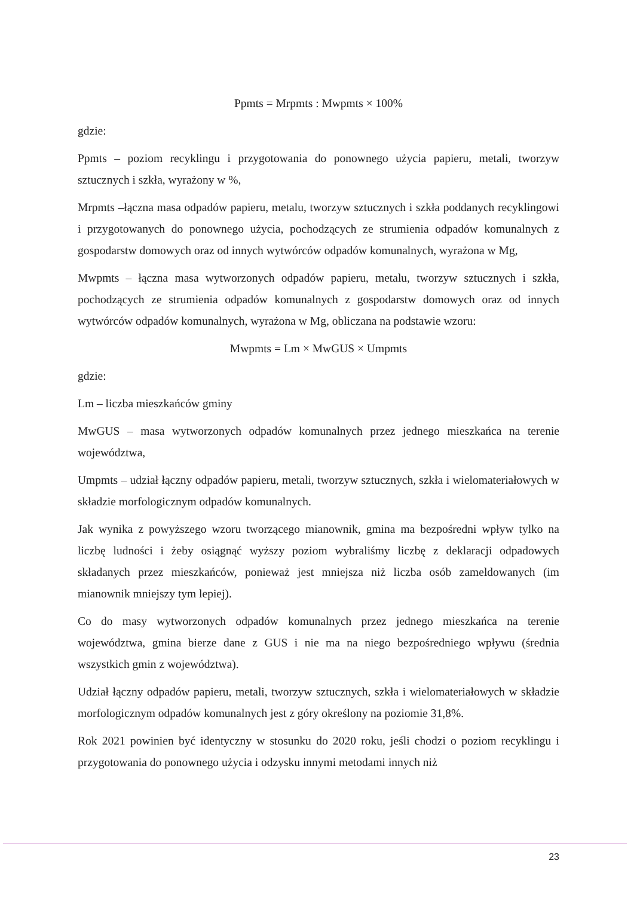Ppmts = Mrpmts : Mwpmts × 100%
gdzie:
Ppmts – poziom recyklingu i przygotowania do ponownego użycia papieru, metali, tworzyw sztucznych i szkła, wyrażony w %,
Mrpmts –łączna masa odpadów papieru, metalu, tworzyw sztucznych i szkła poddanych recyklingowi i przygotowanych do ponownego użycia, pochodzących ze strumienia odpadów komunalnych z gospodarstw domowych oraz od innych wytwórców odpadów komunalnych, wyrażona w Mg,
Mwpmts – łączna masa wytworzonych odpadów papieru, metalu, tworzyw sztucznych i szkła, pochodzących ze strumienia odpadów komunalnych z gospodarstw domowych oraz od innych wytwórców odpadów komunalnych, wyrażona w Mg, obliczana na podstawie wzoru:
Mwpmts = Lm × MwGUS × Umpmts
gdzie:
Lm – liczba mieszkańców gminy
MwGUS – masa wytworzonych odpadów komunalnych przez jednego mieszkańca na terenie województwa,
Umpmts – udział łączny odpadów papieru, metali, tworzyw sztucznych, szkła i wielomateriałowych w składzie morfologicznym odpadów komunalnych.
Jak wynika z powyższego wzoru tworzącego mianownik, gmina ma bezpośredni wpływ tylko na liczbę ludności i żeby osiągnąć wyższy poziom wybraliśmy liczbę z deklaracji odpadowych składanych przez mieszkańców, ponieważ jest mniejsza niż liczba osób zameldowanych (im mianownik mniejszy tym lepiej).
Co do masy wytworzonych odpadów komunalnych przez jednego mieszkańca na terenie województwa, gmina bierze dane z GUS i nie ma na niego bezpośredniego wpływu (średnia wszystkich gmin z województwa).
Udział łączny odpadów papieru, metali, tworzyw sztucznych, szkła i wielomateriałowych w składzie morfologicznym odpadów komunalnych jest z góry określony na poziomie 31,8%.
Rok 2021 powinien być identyczny w stosunku do 2020 roku, jeśli chodzi o poziom recyklingu i przygotowania do ponownego użycia i odzysku innymi metodami innych niż
23